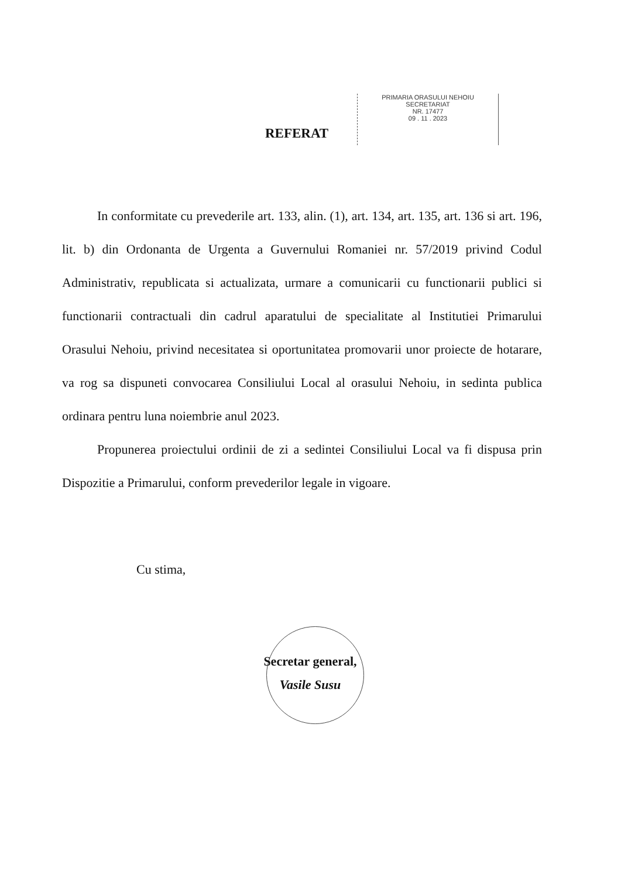REFERAT
PRIMARIA ORASULUI NEHOIU
SECRETARIAT
NR. 17477
09 . 11 . 2023
In conformitate cu prevederile art. 133, alin. (1), art. 134, art. 135, art. 136 si art. 196, lit. b) din Ordonanta de Urgenta a Guvernului Romaniei nr. 57/2019 privind Codul Administrativ, republicata si actualizata, urmare a comunicarii cu functionarii publici si functionarii contractuali din cadrul aparatului de specialitate al Institutiei Primarului Orasului Nehoiu, privind necesitatea si oportunitatea promovarii unor proiecte de hotarare, va rog sa dispuneti convocarea Consiliului Local al orasului Nehoiu, in sedinta publica ordinara pentru luna noiembrie anul 2023.
Propunerea proiectului ordinii de zi a sedintei Consiliului Local va fi dispusa prin Dispozitie a Primarului, conform prevederilor legale in vigoare.
Cu stima,
Secretar general,
Vasile Susu